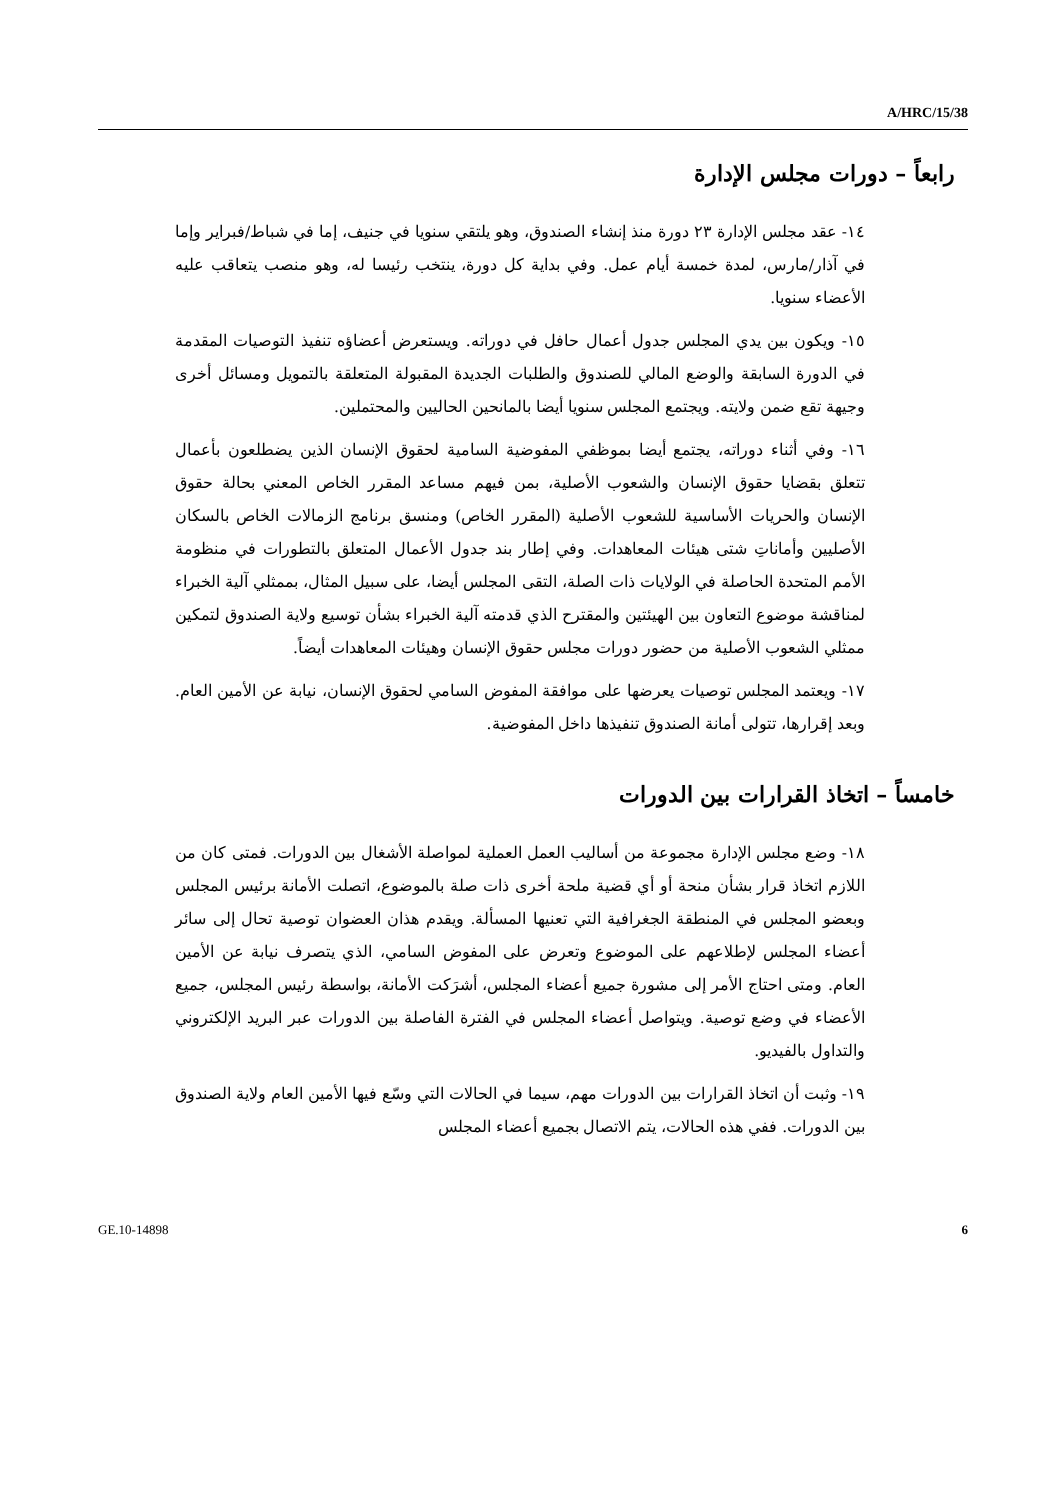A/HRC/15/38
رابعاً – دورات مجلس الإدارة
١٤- عقد مجلس الإدارة ٢٣ دورة منذ إنشاء الصندوق، وهو يلتقي سنويا في جنيف، إما في شباط/فبراير وإما في آذار/مارس، لمدة خمسة أيام عمل. وفي بداية كل دورة، ينتخب رئيسا له، وهو منصب يتعاقب عليه الأعضاء سنويا.
١٥- ويكون بين يدي المجلس جدول أعمال حافل في دوراته. ويستعرض أعضاؤه تنفيذ التوصيات المقدمة في الدورة السابقة والوضع المالي للصندوق والطلبات الجديدة المقبولة المتعلقة بالتمويل ومسائل أخرى وجيهة تقع ضمن ولايته. ويجتمع المجلس سنويا أيضا بالمانحين الحاليين والمحتملين.
١٦- وفي أثناء دوراته، يجتمع أيضا بموظفي المفوضية السامية لحقوق الإنسان الذين يضطلعون بأعمال تتعلق بقضايا حقوق الإنسان والشعوب الأصلية، بمن فيهم مساعد المقرر الخاص المعني بحالة حقوق الإنسان والحريات الأساسية للشعوب الأصلية (المقرر الخاص) ومنسق برنامج الزمالات الخاص بالسكان الأصليين وأماناتِ شتى هيئات المعاهدات. وفي إطار بند جدول الأعمال المتعلق بالتطورات في منظومة الأمم المتحدة الحاصلة في الولايات ذات الصلة، التقى المجلس أيضا، على سبيل المثال، بممثلي آلية الخبراء لمناقشة موضوع التعاون بين الهيئتين والمقترح الذي قدمته آلية الخبراء بشأن توسيع ولاية الصندوق لتمكين ممثلي الشعوب الأصلية من حضور دورات مجلس حقوق الإنسان وهيئات المعاهدات أيضاً.
١٧- ويعتمد المجلس توصيات يعرضها على موافقة المفوض السامي لحقوق الإنسان، نيابة عن الأمين العام. وبعد إقرارها، تتولى أمانة الصندوق تنفيذها داخل المفوضية.
خامساً – اتخاذ القرارات بين الدورات
١٨- وضع مجلس الإدارة مجموعة من أساليب العمل العملية لمواصلة الأشغال بين الدورات. فمتى كان من اللازم اتخاذ قرار بشأن منحة أو أي قضية ملحة أخرى ذات صلة بالموضوع، اتصلت الأمانة برئيس المجلس وبعضو المجلس في المنطقة الجغرافية التي تعنيها المسألة. ويقدم هذان العضوان توصية تحال إلى سائر أعضاء المجلس لإطلاعهم على الموضوع وتعرض على المفوض السامي، الذي يتصرف نيابة عن الأمين العام. ومتى احتاج الأمر إلى مشورة جميع أعضاء المجلس، أشرَكت الأمانة، بواسطة رئيس المجلس، جميع الأعضاء في وضع توصية. ويتواصل أعضاء المجلس في الفترة الفاصلة بين الدورات عبر البريد الإلكتروني والتداول بالفيديو.
١٩- وثبت أن اتخاذ القرارات بين الدورات مهم، سيما في الحالات التي وسّع فيها الأمين العام ولاية الصندوق بين الدورات. ففي هذه الحالات، يتم الاتصال بجميع أعضاء المجلس
GE.10-14898 6